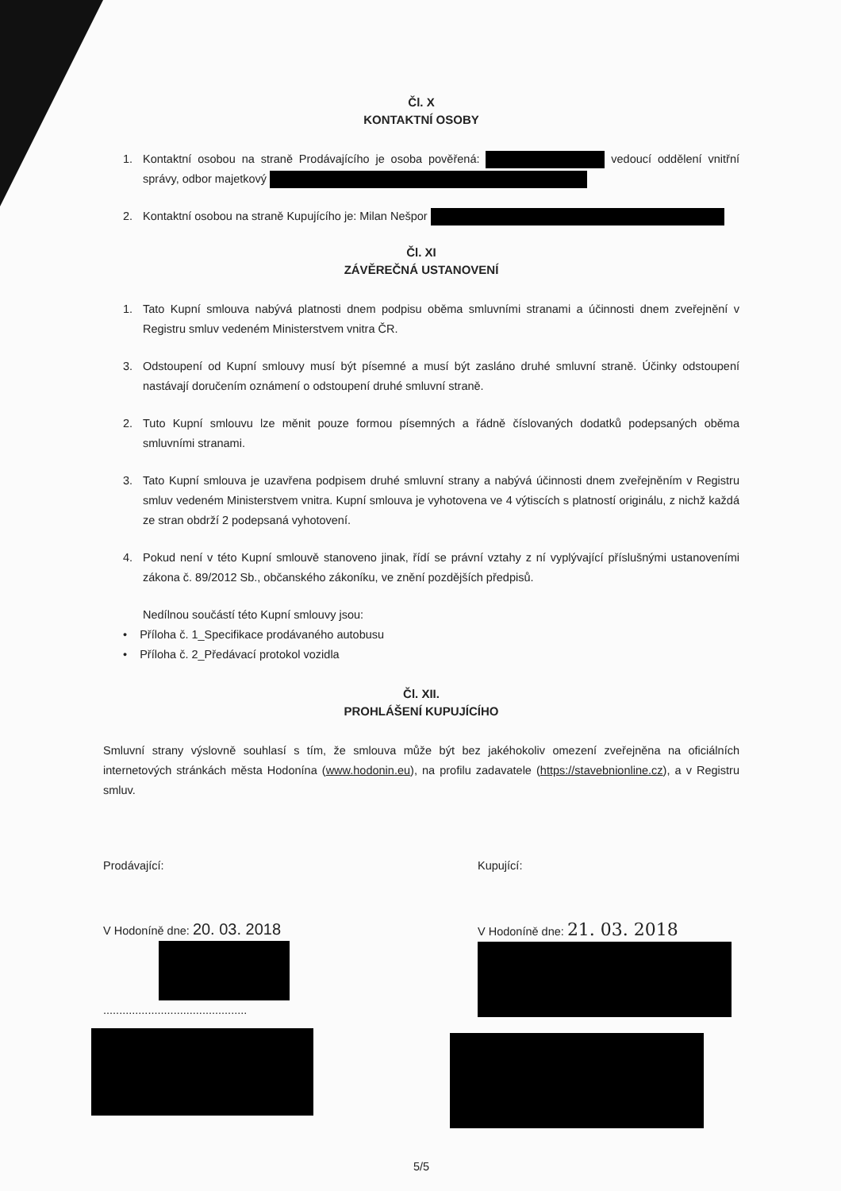Čl. X
KONTAKTNÍ OSOBY
1. Kontaktní osobou na straně Prodávajícího je osoba pověřená: vedoucí oddělení vnitřní správy, odbor majetkový
2. Kontaktní osobou na straně Kupujícího je: Milan Nešpor
Čl. XI
ZÁVĚREČNÁ USTANOVENÍ
1. Tato Kupní smlouva nabývá platnosti dnem podpisu oběma smluvními stranami a účinnosti dnem zveřejnění v Registru smluv vedeném Ministerstvem vnitra ČR.
3. Odstoupení od Kupní smlouvy musí být písemné a musí být zasláno druhé smluvní straně. Účinky odstoupení nastávají doručením oznámení o odstoupení druhé smluvní straně.
2. Tuto Kupní smlouvu lze měnit pouze formou písemných a řádně číslovaných dodatků podepsaných oběma smluvními stranami.
3. Tato Kupní smlouva je uzavřena podpisem druhé smluvní strany a nabývá účinnosti dnem zveřejněním v Registru smluv vedeném Ministerstvem vnitra. Kupní smlouva je vyhotovena ve 4 výtiscích s platností originálu, z nichž každá ze stran obdrží 2 podepsaná vyhotovení.
4. Pokud není v této Kupní smlouvě stanoveno jinak, řídí se právní vztahy z ní vyplývající příslušnými ustanoveními zákona č. 89/2012 Sb., občanského zákoníku, ve znění pozdějších předpisů.
Nedílnou součástí této Kupní smlouvy jsou:
• Příloha č. 1_Specifikace prodávaného autobusu
• Příloha č. 2_Předávací protokol vozidla
Čl. XII.
PROHLÁŠENÍ KUPUJÍCÍHO
Smluvní strany výslovně souhlasí s tím, že smlouva může být bez jakéhokoliv omezení zveřejněna na oficiálních internetových stránkách města Hodonína (www.hodonin.eu), na profilu zadavatele (https://stavebnionline.cz), a v Registru smluv.
Prodávající:
V Hodoníně dne: 20. 03. 2018
.............................................
Kupující:
V Hodoníně dne: 21. 03. 2018
5/5